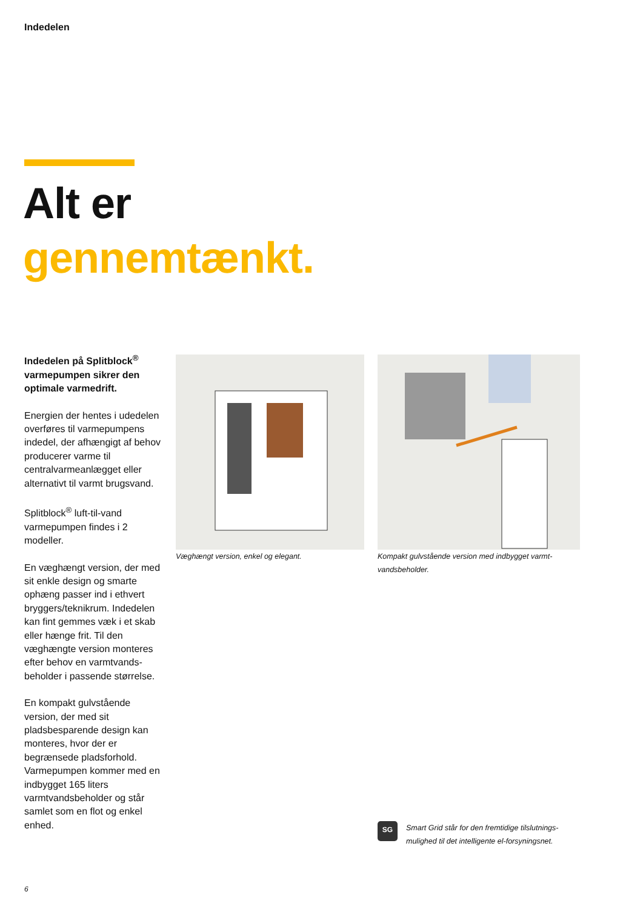Indedelen
Alt er
gennemtænkt.
Indedelen på Splitblock<sup>®</sup> varmepumpen sikrer den optimale varmedrift.
Energien der hentes i udedelen overføres til varmepumpens indedel, der afhængigt af behov producerer varme til centralvarmeanlægget eller alternativt til varmt brugsvand.
Splitblock<sup>®</sup> luft-til-vand varmepumpen findes i 2 modeller.
En væghængt version, der med sit enkle design og smarte ophæng passer ind i ethvert bryggers/teknikrum. Indedelen kan fint gemmes væk i et skab eller hænge frit. Til den væghængte version monteres efter behov en varmtvands-beholder i passende størrelse.
En kompakt gulvstående version, der med sit pladsbesparende design kan monteres, hvor der er begrænsede pladsforhold. Varmepumpen kommer med en indbygget 165 liters varmtvandsbeholder og står samlet som en flot og enkel enhed.
Væghængt version, enkel og elegant. Kompakt gulvstående version med indbygget varmt-vandsbeholder.
SG
Smart Grid står for den fremtidige tilslutnings-mulighed til det intelligente el-forsyningsnet.
6